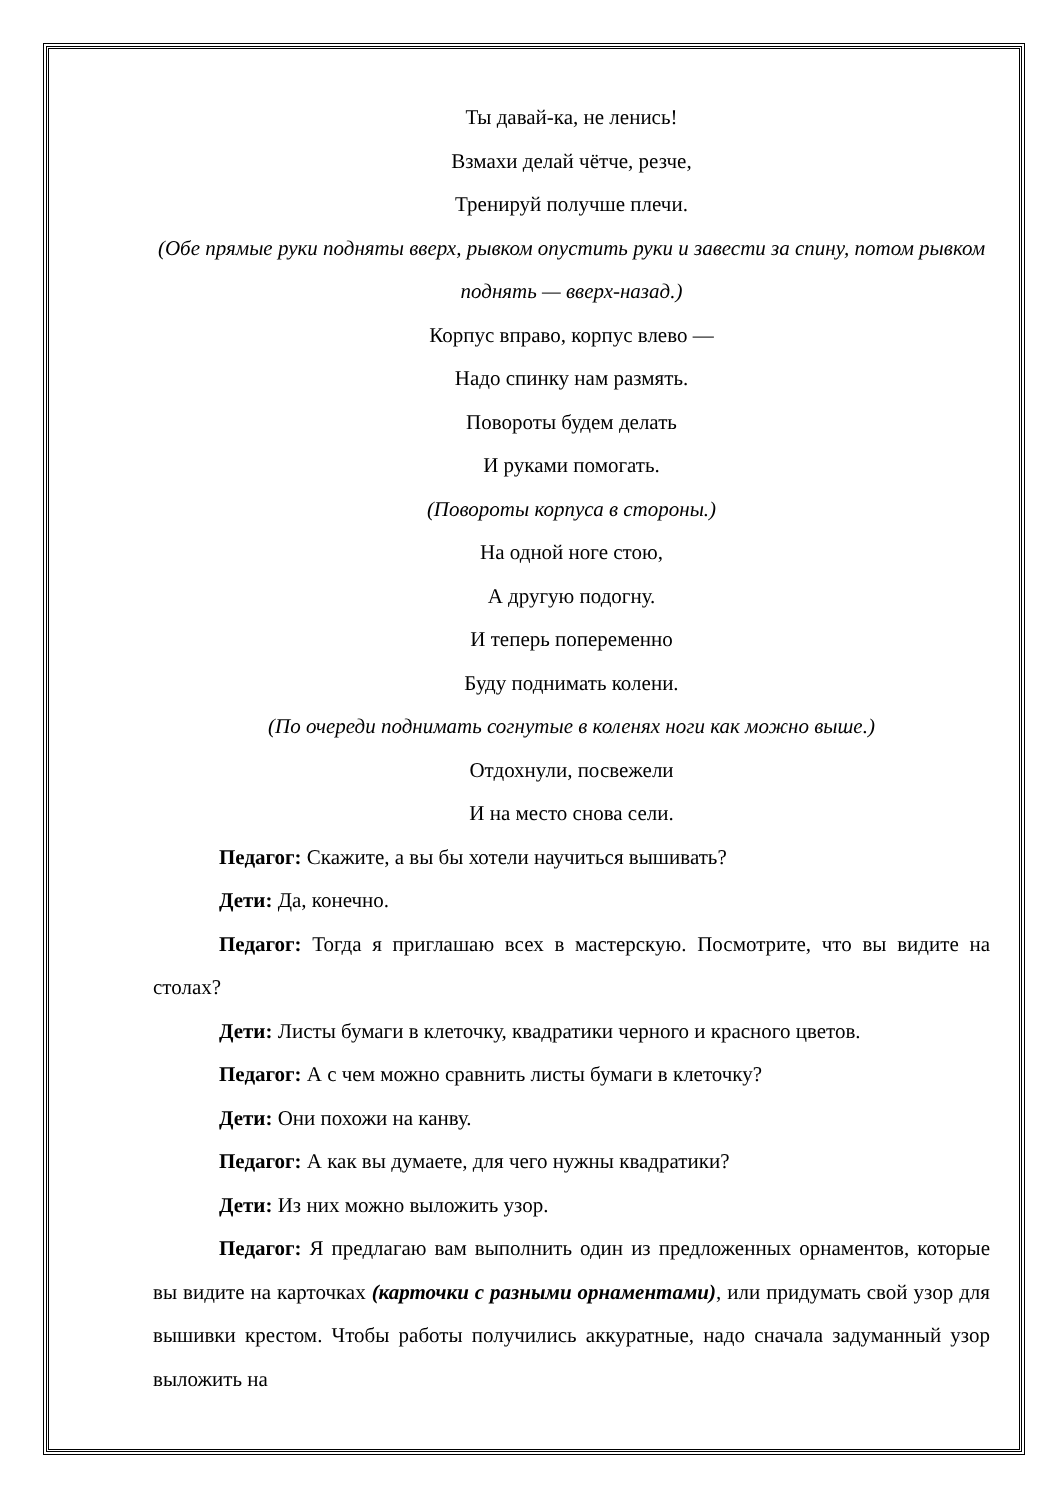Ты давай-ка, не ленись!
Взмахи делай чётче, резче,
Тренируй получше плечи.
(Обе прямые руки подняты вверх, рывком опустить руки и завести за спину, потом рывком поднять — вверх-назад.)
Корпус вправо, корпус влево —
Надо спинку нам размять.
Повороты будем делать
И руками помогать.
(Повороты корпуса в стороны.)
На одной ноге стою,
А другую подогну.
И теперь попеременно
Буду поднимать колени.
(По очереди поднимать согнутые в коленях ноги как можно выше.)
Отдохнули, посвежели
И на место снова сели.
Педагог: Скажите, а вы бы хотели научиться вышивать?
Дети: Да, конечно.
Педагог: Тогда я приглашаю всех в мастерскую. Посмотрите, что вы видите на столах?
Дети: Листы бумаги в клеточку, квадратики черного и красного цветов.
Педагог: А с чем можно сравнить листы бумаги в клеточку?
Дети: Они похожи на канву.
Педагог: А как вы думаете, для чего нужны квадратики?
Дети: Из них можно выложить узор.
Педагог: Я предлагаю вам выполнить один из предложенных орнаментов, которые вы видите на карточках (карточки с разными орнаментами), или придумать свой узор для вышивки крестом. Чтобы работы получились аккуратные, надо сначала задуманный узор выложить на